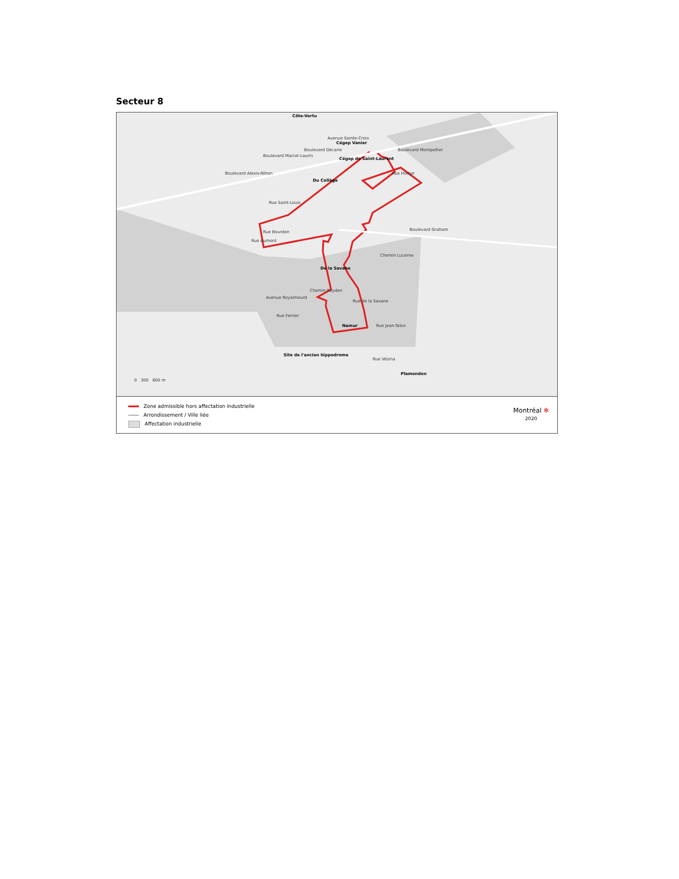Secteur 8
Côte-Vertu
Cégep Vanier
Cégep de Saint-Laurent
Du Collège
Rue Saint-Louis
Rue Bourdon
Boulevard Alexis-Nihon
Boulevard Marcel-Laurin
Boulevard Décarie
Avenue Sainte-Croix
Rue Hodge
Boulevard Montpellier
Boulevard Graham
Rue Aumont
De la Savane
Chemin Lucerne
Chemin Royden
Avenue Royalmount
Rue Ferrier
Rue de la Savane
Namur Rue Jean-Talon
Site de l'ancien hippodrome
Rue Vézina
Plamondon
0 300 600 m
Zone admissible hors affectation industrielle
Arrondissement / Ville liée
Affectation industrielle
Montréal ✻
2020